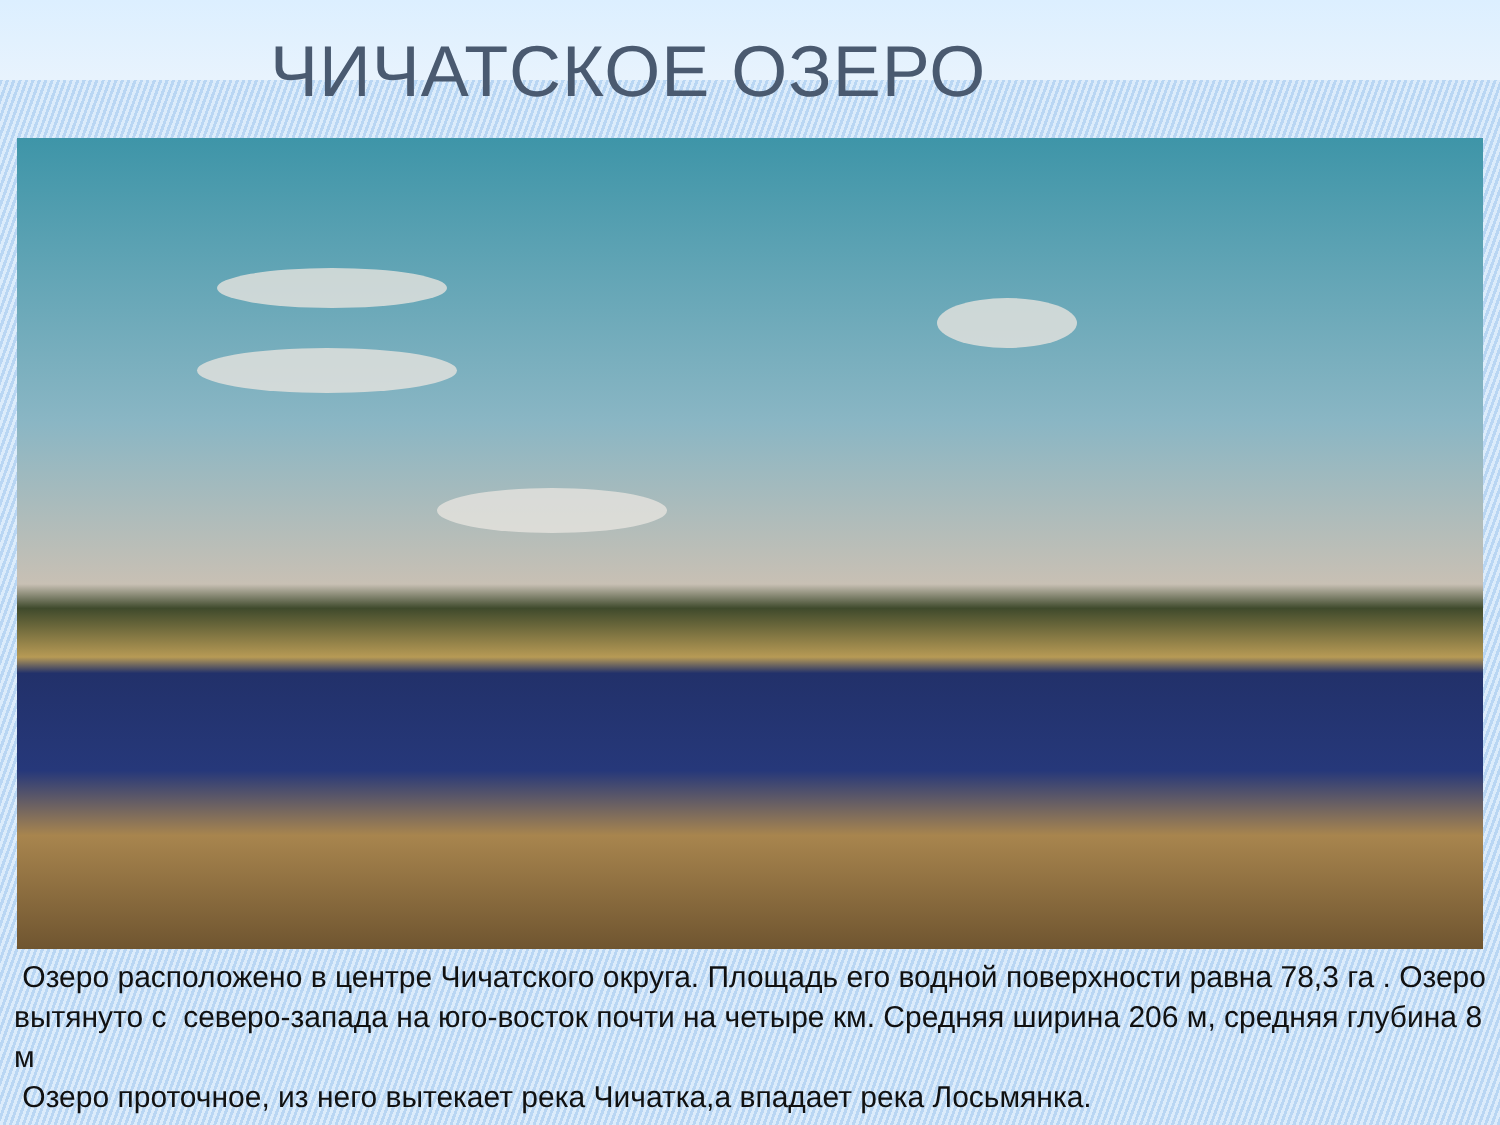ЧИЧАТСКОЕ ОЗЕРО
Озеро расположено в центре Чичатского округа. Площадь его водной поверхности равна 78,3 га . Озеро вытянуто с северо-запада на юго-восток почти на четыре км. Средняя ширина 206 м, средняя глубина 8 м
Озеро проточное, из него вытекает река Чичатка,а впадает река Лосьмянка.